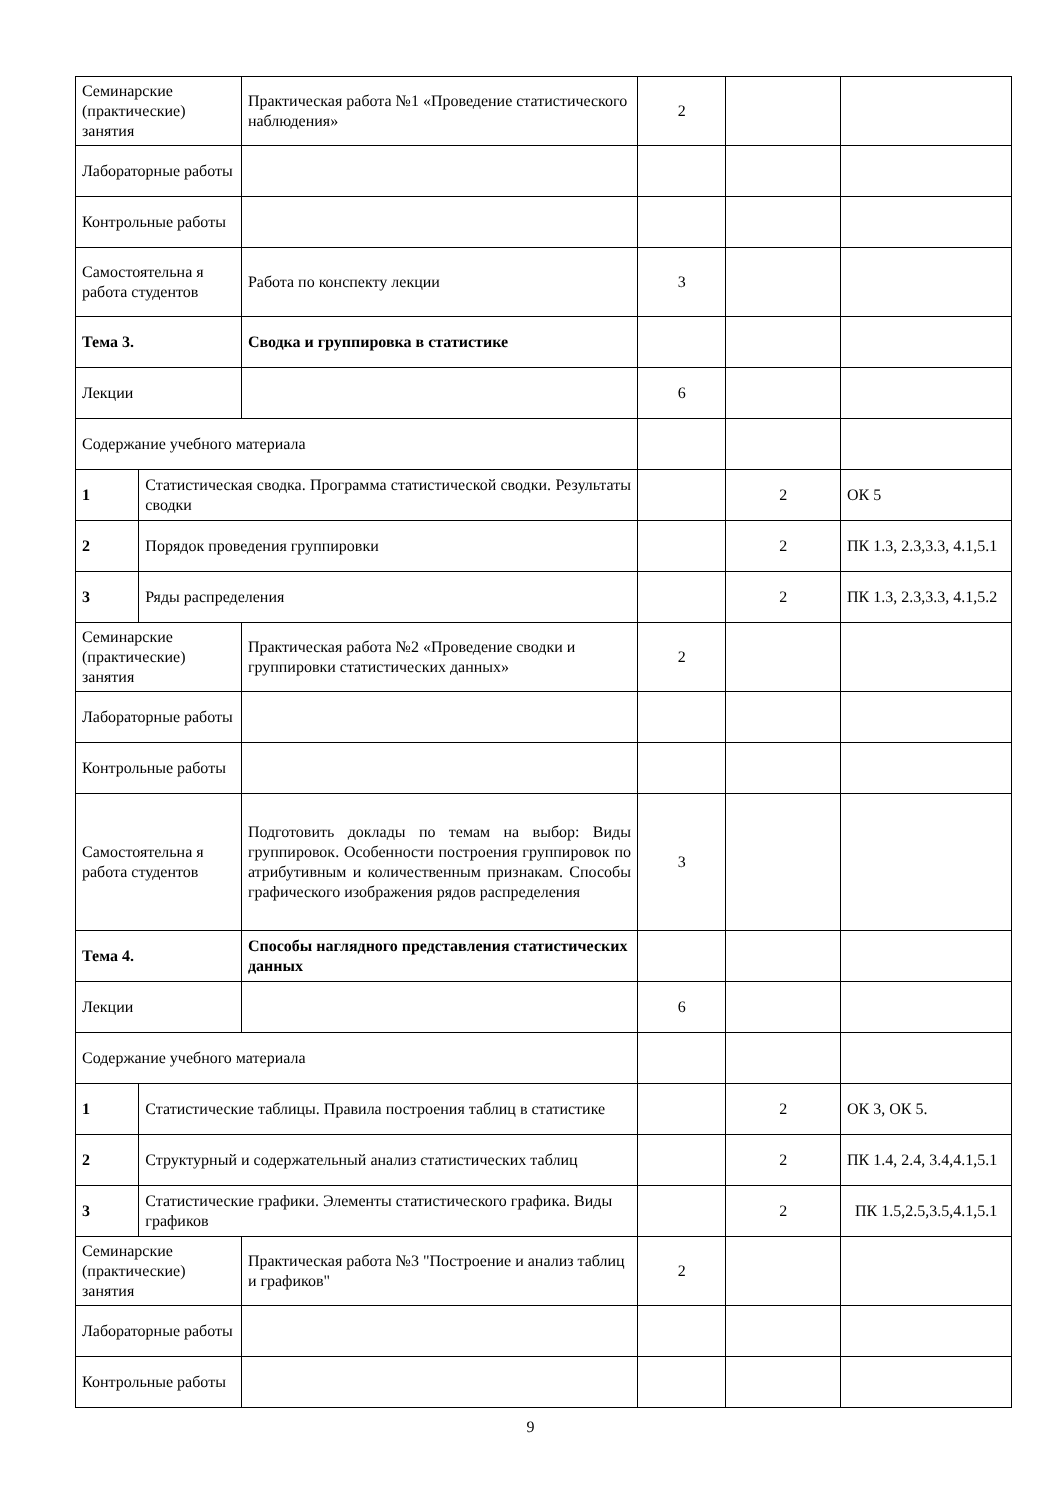| Семинарские (практические) занятия | | Практическая работа №1 «Проведение статистического наблюдения» | 2 | | |
| Лабораторные работы | | | | | |
| Контрольные работы | | | | | |
| Самостоятельна я работа студентов | | Работа по конспекту лекции | 3 | | |
| Тема 3. | | Сводка и группировка в статистике | | | |
| Лекции | | | 6 | | |
| Содержание учебного материала | | | | | |
| 1 | Статистическая сводка. Программа статистической сводки. Результаты сводки | | | 2 | ОК 5 |
| 2 | Порядок проведения группировки | | | 2 | ПК 1.3, 2.3,3.3, 4.1,5.1 |
| 3 | Ряды распределения | | | 2 | ПК 1.3, 2.3,3.3, 4.1,5.2 |
| Семинарские (практические) занятия | | Практическая работа №2 «Проведение сводки и группировки статистических данных» | 2 | | |
| Лабораторные работы | | | | | |
| Контрольные работы | | | | | |
| Самостоятельна я работа студентов | | Подготовить доклады по темам на выбор: Виды группировок. Особенности построения группировок по атрибутивным и количественным признакам. Способы графического изображения рядов распределения | 3 | | |
| Тема 4. | | Способы наглядного представления статистических данных | | | |
| Лекции | | | 6 | | |
| Содержание учебного материала | | | | | |
| 1 | Статистические таблицы. Правила построения таблиц в статистике | | | 2 | ОК 3, ОК 5. |
| 2 | Структурный и содержательный анализ статистических таблиц | | | 2 | ПК 1.4, 2.4, 3.4,4.1,5.1 |
| 3 | Статистические графики. Элементы статистического графика. Виды графиков | | | 2 | ПК 1.5,2.5,3.5,4.1,5.1 |
| Семинарские (практические) занятия | | Практическая работа №3 "Построение и анализ таблиц и графиков" | 2 | | |
| Лабораторные работы | | | | | |
| Контрольные работы | | | | | |
9